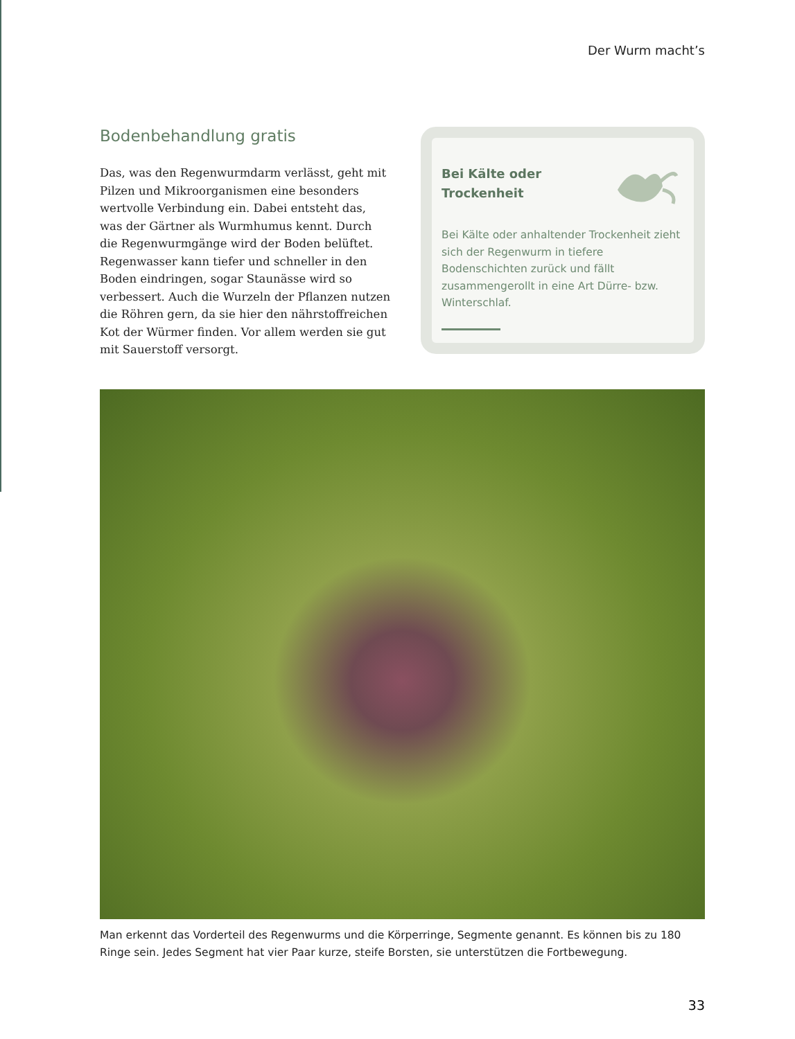Der Wurm macht’s
Bodenbehandlung gratis
Das, was den Regenwurmdarm verlässt, geht mit Pilzen und Mikroorganismen eine besonders wertvolle Verbindung ein. Dabei entsteht das, was der Gärtner als Wurmhumus kennt. Durch die Regenwurmgänge wird der Boden belüftet. Regenwasser kann tiefer und schneller in den Boden eindringen, sogar Staunässe wird so verbessert. Auch die Wurzeln der Pflanzen nutzen die Röhren gern, da sie hier den nährstoffreichen Kot der Würmer finden. Vor allem werden sie gut mit Sauerstoff versorgt.
Bei Kälte oder
Trockenheit
Bei Kälte oder anhaltender Trockenheit zieht sich der Regenwurm in tiefere Bodenschichten zurück und fällt zusammengerollt in eine Art Dürre- bzw. Winterschlaf.
Man erkennt das Vorderteil des Regenwurms und die Körperringe, Segmente genannt. Es können bis zu 180 Ringe sein. Jedes Segment hat vier Paar kurze, steife Borsten, sie unterstützen die Fortbewegung.
33